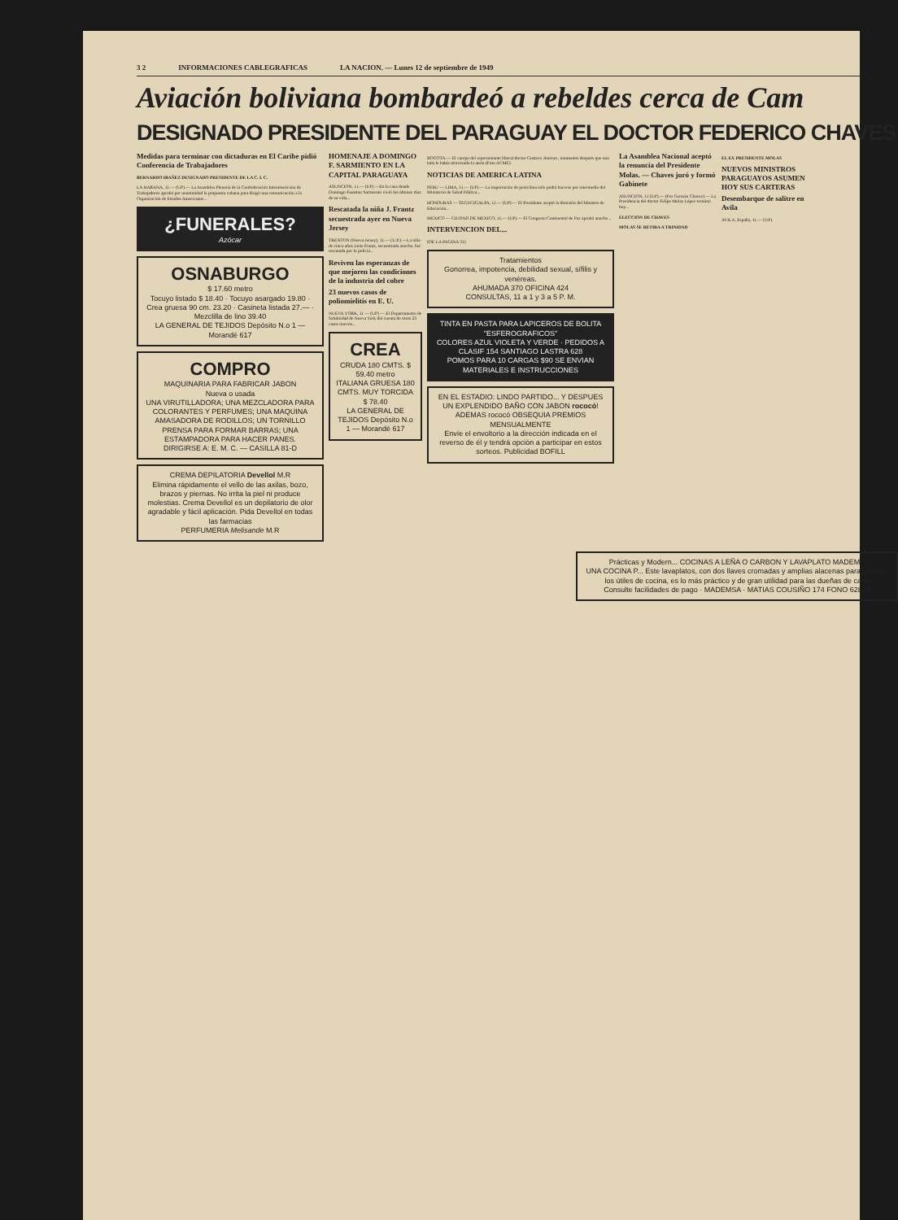3 2 INFORMACIONES CABLEGRAFICAS LA NACION. — Lunes 12 de septiembre de 1949
Aviación boliviana bombardeó a rebeldes cerca de Cam
DESIGNADO PRESIDENTE DEL PARAGUAY EL DOCTOR FEDERICO CHAVES
Medidas para terminar con dictaduras en El Caribe pidió Conferencia de Trabajadores
BERNARDO IBAÑEZ DESIGNADO PRESIDENTE DE LA C. I. C.
LA HABANA, 11.— (UP).— La Asamblea Plenaria de la Confederación Interamericana de Trabajadores aprobó por unanimidad la propuesta cubana para dirigir una comunicación a la Organización de Estados Americanos...
¿FUNERALES?
Azócar
OSNABURGO
$ 17.60 metro
Tocuyo listado $ 18.40 · Tocuyo asargado 19.80 · Crea gruesa 90 cm. 23.20 · Casineta listada 27.— · Mezclilla de lino 39.40
LA GENERAL DE TEJIDOS Depósito N.o 1 — Morandé 617
COMPRO
MAQUINARIA PARA FABRICAR JABON
Nueva o usada
UNA VIRUTILLADORA; UNA MEZCLADORA PARA COLORANTES Y PERFUMES; UNA MAQUINA AMASADORA DE RODILLOS; UN TORNILLO PRENSA PARA FORMAR BARRAS; UNA ESTAMPADORA PARA HACER PANES.
DIRIGIRSE A: E. M. C. — CASILLA 81-D
CREMA DEPILATORIA Devellol M.R
Elimina rápidamente el vello de las axilas, bozo, brazos y piernas. No irrita la piel ni produce molestias. Crema Devellol es un depilatorio de olor agradable y fácil aplicación. Pida Devellol en todas las farmacias
PERFUMERIA Melisande M.R
HOMENAJE A DOMINGO F. SARMIENTO EN LA CAPITAL PARAGUAYA
ASUNCION, 11.— (UP).—En la casa donde Domingo Faustino Sarmiento vivió los últimos días de su vida...
Rescatada la niña J. Frantz secuestrada ayer en Nueva Jersey
TRENTON (Nueva Jersey), 11.— (U.P.).—La niña de cinco años Janie Frantz, secuestrada anoche, fué rescatada por la policía...
Reviven las esperanzas de que mejoren las condiciones de la industria del cobre
23 nuevos casos de poliomielitis en E. U.
NUEVA YORK, 11 — (UP) — El Departamento de Salubridad de Nueva York dió cuenta de otros 23 casos nuevos...
CREA
CRUDA 180 CMTS. $ 59.40 metro
ITALIANA GRUESA 180 CMTS. MUY TORCIDA $ 78.40
LA GENERAL DE TEJIDOS Depósito N.o 1 — Morandé 617
BOGOTA.— El cuerpo del representante liberal doctor Gustavo Jiménez, momentos después que una bala le había atravesado la aorta (Foto ACME).
NOTICIAS DE AMERICA LATINA
PERU — LIMA, 11.— (UP).— La importación de penicilina sólo podrá hacerse por intermedio del Ministerio de Salud Pública...
HONDURAS — TEGUCIGALPA, 11.— (UP).— El Presidente aceptó la dimisión del Ministro de Educación...
MEXICO — CIUDAD DE MEXICO, 11.— (UP).— El Congreso Continental de Paz aprobó anoche...
INTERVENCION DEL...
(DE LA PAGINA 31)
Tratamientos
Gonorrea, impotencia, debilidad sexual, sífilis y venéreas.
AHUMADA 370 OFICINA 424
CONSULTAS, 11 a 1 y 3 a 5 P. M.
TINTA EN PASTA PARA LAPICEROS DE BOLITA "ESFEROGRAFICOS"
COLORES AZUL VIOLETA Y VERDE · PEDIDOS A CLASIF 154 SANTIAGO LASTRA 628
POMOS PARA 10 CARGAS $90 SE ENVIAN MATERIALES E INSTRUCCIONES
EN EL ESTADIO: LINDO PARTIDO... Y DESPUES UN EXPLENDIDO BAÑO CON JABON rococó!
ADEMAS rococó OBSEQUIA PREMIOS MENSUALMENTE
Envíe el envoltorio a la dirección indicada en el reverso de él y tendrá opción a participar en estos sorteos. Publicidad BOFILL
La Asamblea Nacional aceptó la renuncia del Presidente Molas. — Chaves juró y formó Gabinete
ASUNCION, 11 (UP).— (Por Germán Chavez).— La Presidencia del doctor Felipe Molas López terminó hoy...
ELECCION DE CHAVES
MOLAS SE RETIRA A TRINIDAD
EL EX PRESIDENTE MOLAS
NUEVOS MINISTROS PARAGUAYOS ASUMEN HOY SUS CARTERAS
Desembarque de salitre en Avila
AVILA, España, 11.— (UP).
Prácticas y Modern... COCINAS A LEÑA O CARBON Y LAVAPLATO MADEMS
UNA COCINA P... Este lavaplatos, con dos llaves cromadas y amplias alacenas para guardar los útiles de cocina, es lo más práctico y de gran utilidad para las dueñas de casa
Consulte facilidades de pago · MADEMSA · MATIAS COUSIÑO 174 FONO 62882